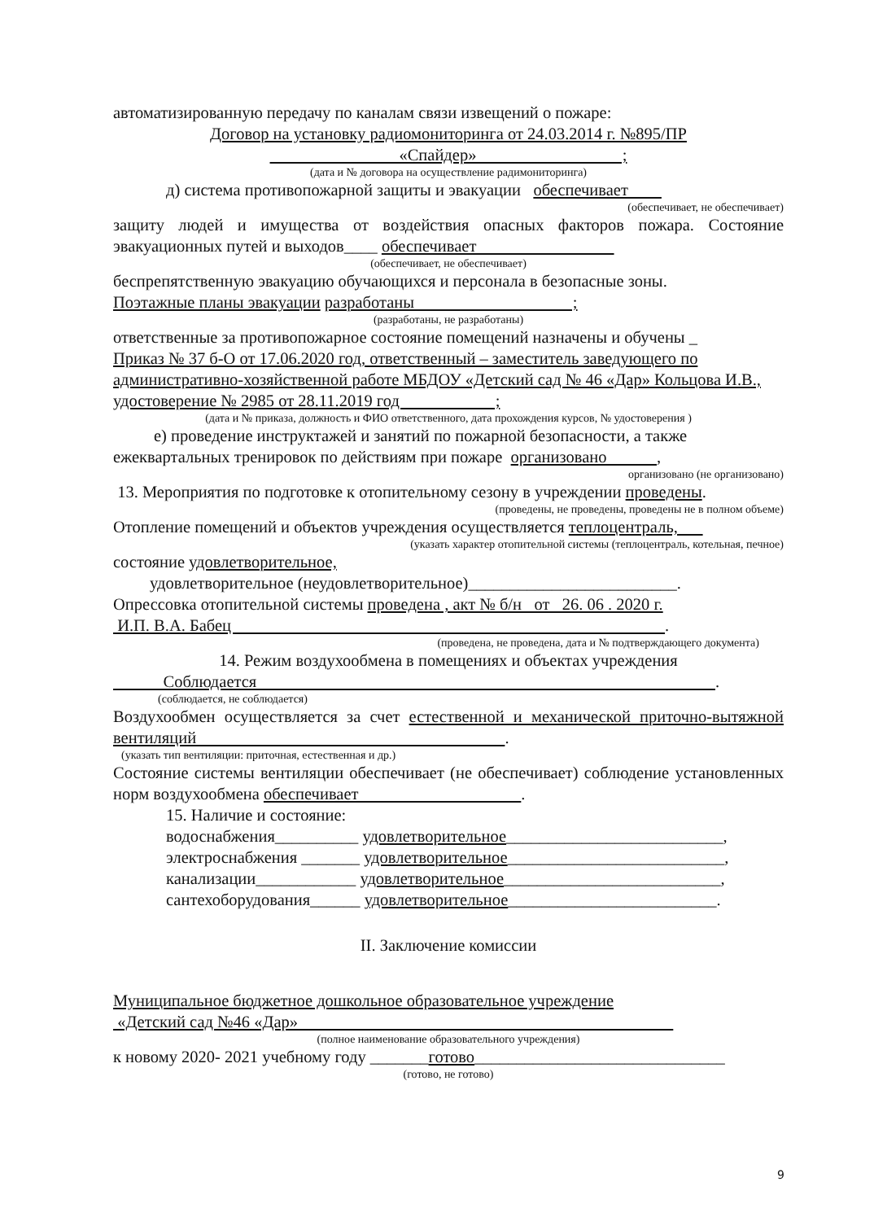автоматизированную передачу по каналам связи извещений о пожаре:
Договор на установку радиомониторинга от 24.03.2014 г. №895/ПР
«Спайдер» ;
(дата и № договора на осуществление радимониторинга)
д) система противопожарной защиты и эвакуации обеспечивает
(обеспечивает, не обеспечивает)
защиту людей и имущества от воздействия опасных факторов пожара. Состояние эвакуационных путей и выходов____ обеспечивает
(обеспечивает, не обеспечивает)
беспрепятственную эвакуацию обучающихся и персонала в безопасные зоны.
Поэтажные планы эвакуации разработаны ;
(разработаны, не разработаны)
ответственные за противопожарное состояние помещений назначены и обучены _
Приказ № 37 б-О от 17.06.2020 год, ответственный – заместитель заведующего по административно-хозяйственной работе МБДОУ «Детский сад № 46 «Дар» Кольцова И.В., удостоверение № 2985 от 28.11.2019 год ;
(дата и № приказа, должность и ФИО ответственного, дата прохождения курсов, № удостоверения )
е) проведение инструктажей и занятий по пожарной безопасности, а также
ежеквартальных тренировок по действиям при пожаре организовано ,
организовано (не организовано)
13. Мероприятия по подготовке к отопительному сезону в учреждении проведены.
(проведены, не проведены, проведены не в полном объеме)
Отопление помещений и объектов учреждения осуществляется теплоцентраль,
(указать характер отопительной системы (теплоцентраль, котельная, печное)
состояние удовлетворительное,
удовлетворительное (неудовлетворительное)_________________________.
Опрессовка отопительной системы проведена , акт № б/н от 26. 06 . 2020 г.
И.П. В.А. Бабец .
(проведена, не проведена, дата и № подтверждающего документа)
14. Режим воздухообмена в помещениях и объектах учреждения
Соблюдается .
(соблюдается, не соблюдается)
Воздухообмен осуществляется за счет естественной и механической приточно-вытяжной вентиляций .
(указать тип вентиляции: приточная, естественная и др.)
Состояние системы вентиляции обеспечивает (не обеспечивает) соблюдение установленных норм воздухообмена обеспечивает .
15. Наличие и состояние:
водоснабжения__________ удовлетворительное__________________________,
электроснабжения _______ удовлетворительное__________________________,
канализации____________ удовлетворительное__________________________,
сантехоборудования______ удовлетворительное_________________________.
II. Заключение комиссии
Муниципальное бюджетное дошкольное образовательное учреждение
«Детский сад №46 «Дар»
(полное наименование образовательного учреждения)
к новому 2020- 2021 учебному году _______готово______________________________
(готово, не готово)
9